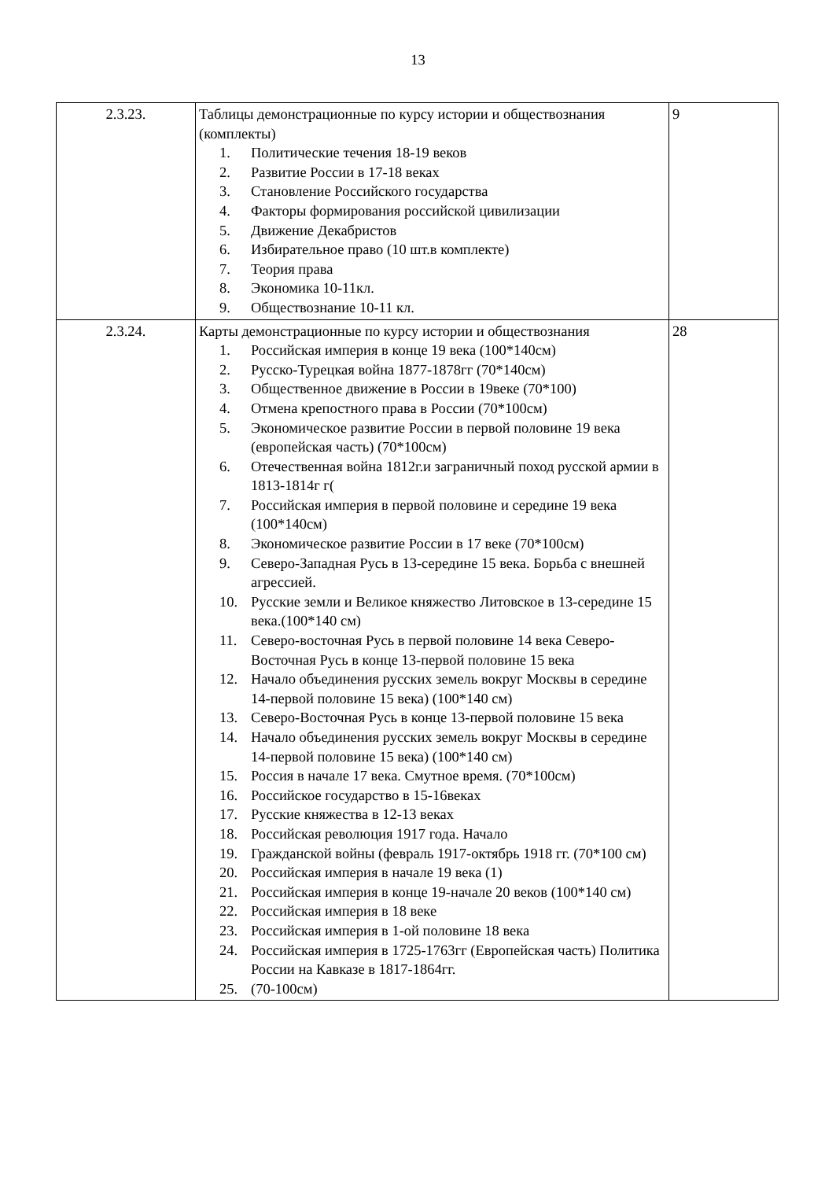13
| 2.3.23. | Таблицы демонстрационные по курсу истории и обществознания (комплекты) 1. Политические течения 18-19 веков 2. Развитие России в 17-18 веках 3. Становление Российского государства 4. Факторы формирования российской цивилизации 5. Движение Декабристов 6. Избирательное право (10 шт.в комплекте) 7. Теория права 8. Экономика 10-11кл. 9. Обществознание 10-11 кл. | 9 |
| 2.3.24. | Карты демонстрационные по курсу истории и обществознания 1. Российская империя в конце 19 века (100*140см) 2. Русско-Турецкая война 1877-1878гг (70*140см) 3. Общественное движение в России в 19веке (70*100) 4. Отмена крепостного права в России (70*100см) 5. Экономическое развитие России в первой половине 19 века (европейская часть) (70*100см) 6. Отечественная война 1812г.и заграничный поход русской армии в 1813-1814г г( 7. Российская империя в первой половине и середине 19 века (100*140см) 8. Экономическое развитие России в 17 веке (70*100см) 9. Северо-Западная Русь в 13-середине 15 века. Борьба с внешней агрессией. 10. Русские земли и Великое княжество Литовское в 13-середине 15 века.(100*140 см) 11. Северо-восточная Русь в первой половине 14 века Северо-Восточная Русь в конце 13-первой половине 15 века 12. Начало объединения русских земель вокруг Москвы в середине 14-первой половине 15 века) (100*140 см) 13. Северо-Восточная Русь в конце 13-первой половине 15 века 14. Начало объединения русских земель вокруг Москвы в середине 14-первой половине 15 века) (100*140 см) 15. Россия в начале 17 века. Смутное время. (70*100см) 16. Российское государство в 15-16веках 17. Русские княжества в 12-13 веках 18. Российская революция 1917 года. Начало 19. Гражданской войны (февраль 1917-октябрь 1918 гг. (70*100 см) 20. Российская империя в начале 19 века (1) 21. Российская империя в конце 19-начале 20 веков (100*140 см) 22. Российская империя в 18 веке 23. Российская империя в 1-ой половине 18 века 24. Российская империя в 1725-1763гг (Европейская часть) Политика России на Кавказе в 1817-1864гг. 25. (70-100см) | 28 |